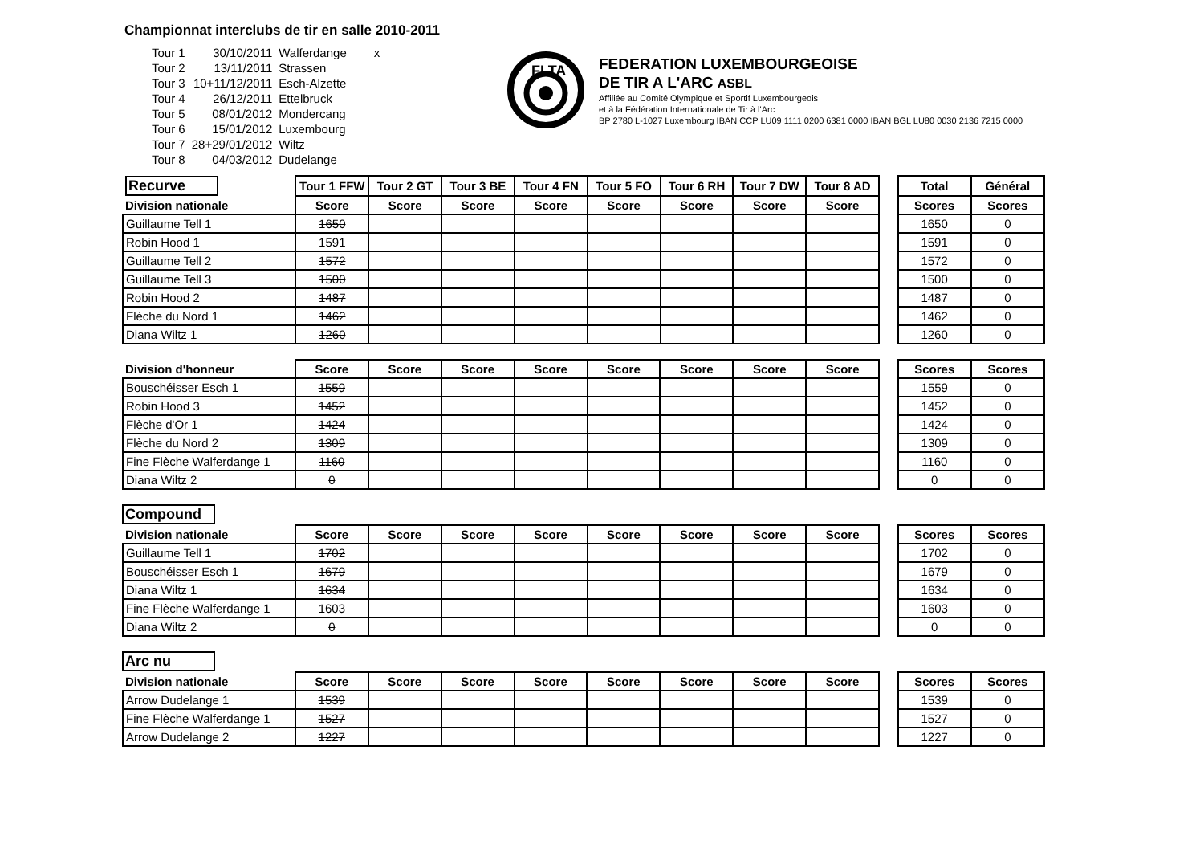Championnat interclubs de tir en salle 2010-2011
| Tour 1 | 30/10/2011 | Walferdange | x |
| Tour 2 | 13/11/2011 | Strassen | |
| Tour 3 | 10+11/12/2011 | Esch-Alzette | |
| Tour 4 | 26/12/2011 | Ettelbruck | |
| Tour 5 | 08/01/2012 | Mondercang | |
| Tour 6 | 15/01/2012 | Luxembourg | |
| Tour 7 | 28+29/01/2012 | Wiltz | |
| Tour 8 | 04/03/2012 | Dudelange | |
FLTA
FEDERATION LUXEMBOURGEOISE
DE TIR A L'ARC ASBL
Affiliée au Comité Olympique et Sportif Luxembourgeois
et à la Fédération Internationale de Tir à l'Arc
BP 2780 L-1027 Luxembourg IBAN CCP LU09 1111 0200 6381 0000 IBAN BGL LU80 0030 2136 7215 0000
| Recurve | Tour 1 FFW | Tour 2 GT | Tour 3 BE | Tour 4 FN | Tour 5 FO | Tour 6 RH | Tour 7 DW | Tour 8 AD | | Total | Général |
| Division nationale | Score | Score | Score | Score | Score | Score | Score | Score | | Scores | Scores |
| Guillaume Tell 1 | 1650 | | | | | | | | | 1650 | 0 |
| Robin Hood 1 | 1591 | | | | | | | | | 1591 | 0 |
| Guillaume Tell 2 | 1572 | | | | | | | | | 1572 | 0 |
| Guillaume Tell 3 | 1500 | | | | | | | | | 1500 | 0 |
| Robin Hood 2 | 1487 | | | | | | | | | 1487 | 0 |
| Flèche du Nord 1 | 1462 | | | | | | | | | 1462 | 0 |
| Diana Wiltz 1 | 1260 | | | | | | | | | 1260 | 0 |
| Division d'honneur | Score | Score | Score | Score | Score | Score | Score | Score | | Scores | Scores |
| Bouschéisser Esch 1 | 1559 | | | | | | | | | 1559 | 0 |
| Robin Hood 3 | 1452 | | | | | | | | | 1452 | 0 |
| Flèche d'Or 1 | 1424 | | | | | | | | | 1424 | 0 |
| Flèche du Nord 2 | 1309 | | | | | | | | | 1309 | 0 |
| Fine Flèche Walferdange 1 | 1160 | | | | | | | | | 1160 | 0 |
| Diana Wiltz 2 | 0 | | | | | | | | | 0 | 0 |
Compound
| Division nationale | Score | Score | Score | Score | Score | Score | Score | Score | | Scores | Scores |
| Guillaume Tell 1 | 1702 | | | | | | | | | 1702 | 0 |
| Bouschéisser Esch 1 | 1679 | | | | | | | | | 1679 | 0 |
| Diana Wiltz 1 | 1634 | | | | | | | | | 1634 | 0 |
| Fine Flèche Walferdange 1 | 1603 | | | | | | | | | 1603 | 0 |
| Diana Wiltz 2 | 0 | | | | | | | | | 0 | 0 |
Arc nu
| Division nationale | Score | Score | Score | Score | Score | Score | Score | Score | | Scores | Scores |
| Arrow Dudelange 1 | 1539 | | | | | | | | | 1539 | 0 |
| Fine Flèche Walferdange 1 | 1527 | | | | | | | | | 1527 | 0 |
| Arrow Dudelange 2 | 1227 | | | | | | | | | 1227 | 0 |